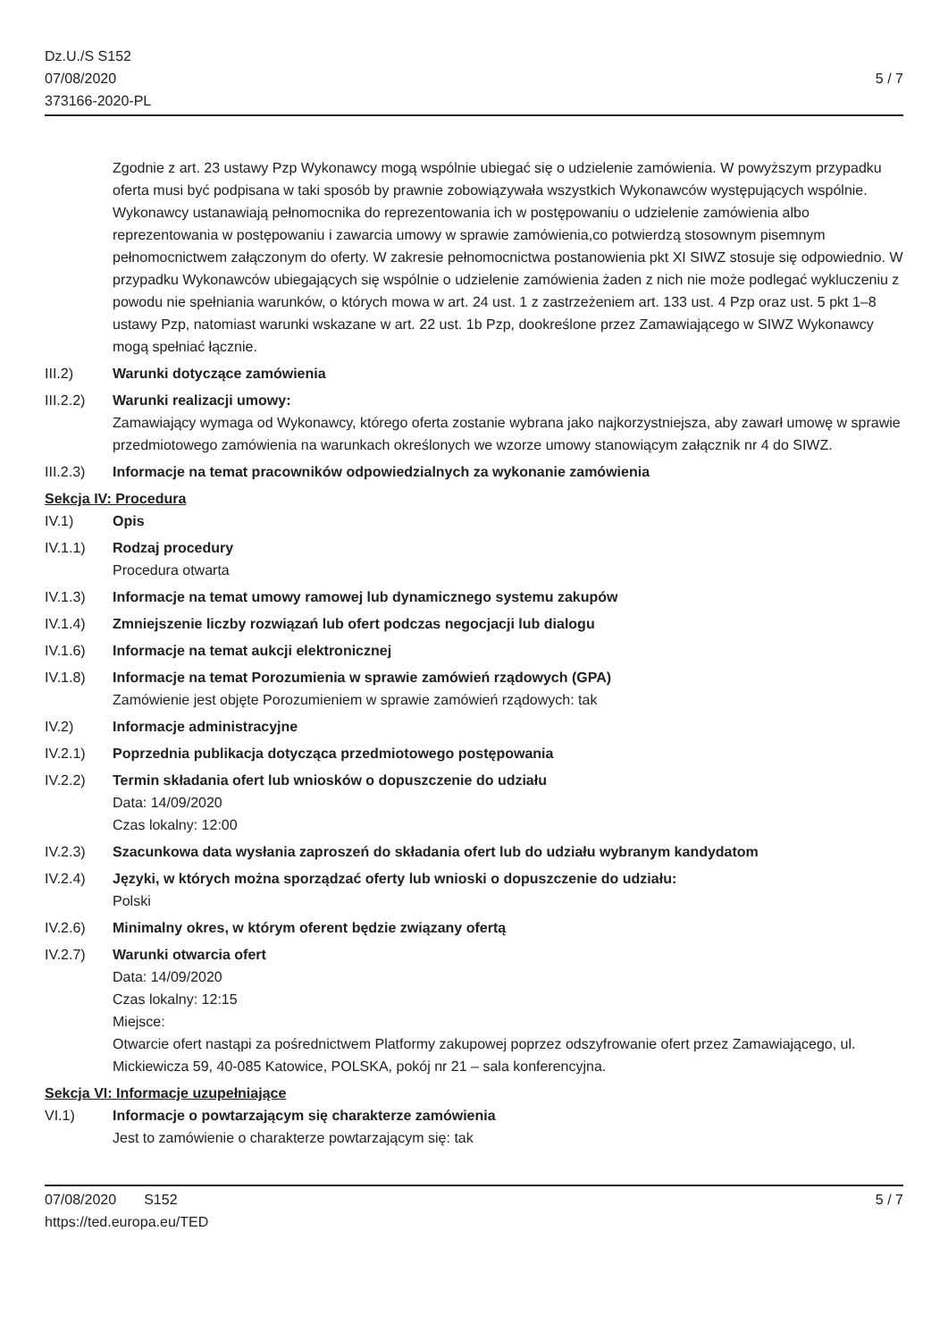Dz.U./S S152
07/08/2020
373166-2020-PL
5 / 7
Zgodnie z art. 23 ustawy Pzp Wykonawcy mogą wspólnie ubiegać się o udzielenie zamówienia. W powyższym przypadku oferta musi być podpisana w taki sposób by prawnie zobowiązywała wszystkich Wykonawców występujących wspólnie. Wykonawcy ustanawiają pełnomocnika do reprezentowania ich w postępowaniu o udzielenie zamówienia albo reprezentowania w postępowaniu i zawarcia umowy w sprawie zamówienia,co potwierdzą stosownym pisemnym pełnomocnictwem załączonym do oferty. W zakresie pełnomocnictwa postanowienia pkt XI SIWZ stosuje się odpowiednio. W przypadku Wykonawców ubiegających się wspólnie o udzielenie zamówienia żaden z nich nie może podlegać wykluczeniu z powodu nie spełniania warunków, o których mowa w art. 24 ust. 1 z zastrzeżeniem art. 133 ust. 4 Pzp oraz ust. 5 pkt 1–8 ustawy Pzp, natomiast warunki wskazane w art. 22 ust. 1b Pzp, dookreślone przez Zamawiającego w SIWZ Wykonawcy mogą spełniać łącznie.
III.2) Warunki dotyczące zamówienia
III.2.2)
Warunki realizacji umowy:
Zamawiający wymaga od Wykonawcy, którego oferta zostanie wybrana jako najkorzystniejsza, aby zawarł umowę w sprawie przedmiotowego zamówienia na warunkach określonych we wzorze umowy stanowiącym załącznik nr 4 do SIWZ.
III.2.3)
Informacje na temat pracowników odpowiedzialnych za wykonanie zamówienia
Sekcja IV: Procedura
IV.1) Opis
IV.1.1) Rodzaj procedury
Procedura otwarta
IV.1.3) Informacje na temat umowy ramowej lub dynamicznego systemu zakupów
IV.1.4) Zmniejszenie liczby rozwiązań lub ofert podczas negocjacji lub dialogu
IV.1.6) Informacje na temat aukcji elektronicznej
IV.1.8) Informacje na temat Porozumienia w sprawie zamówień rządowych (GPA)
Zamówienie jest objęte Porozumieniem w sprawie zamówień rządowych: tak
IV.2) Informacje administracyjne
IV.2.1) Poprzednia publikacja dotycząca przedmiotowego postępowania
IV.2.2) Termin składania ofert lub wniosków o dopuszczenie do udziału
Data: 14/09/2020
Czas lokalny: 12:00
IV.2.3) Szacunkowa data wysłania zaproszeń do składania ofert lub do udziału wybranym kandydatom
IV.2.4) Języki, w których można sporządzać oferty lub wnioski o dopuszczenie do udziału:
Polski
IV.2.6) Minimalny okres, w którym oferent będzie związany ofertą
IV.2.7) Warunki otwarcia ofert
Data: 14/09/2020
Czas lokalny: 12:15
Miejsce:
Otwarcie ofert nastąpi za pośrednictwem Platformy zakupowej poprzez odszyfrowanie ofert przez Zamawiającego, ul. Mickiewicza 59, 40-085 Katowice, POLSKA, pokój nr 21 – sala konferencyjna.
Sekcja VI: Informacje uzupełniające
VI.1) Informacje o powtarzającym się charakterze zamówienia
Jest to zamówienie o charakterze powtarzającym się: tak
07/08/2020 S152
https://ted.europa.eu/TED
5 / 7